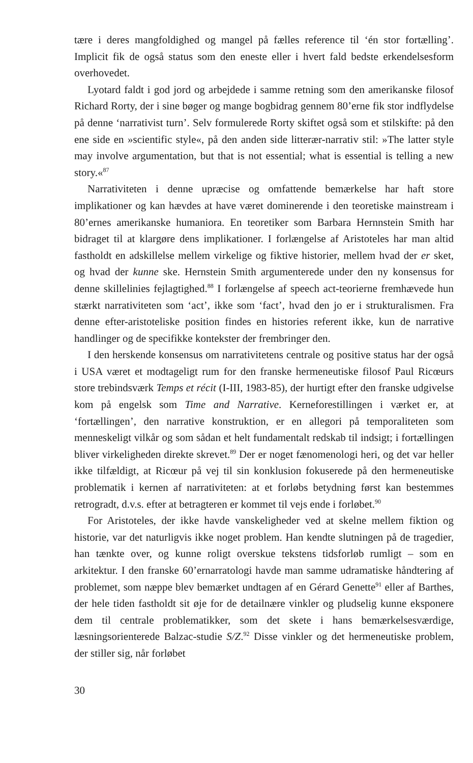tære i deres mangfoldighed og mangel på fælles reference til ‘én stor fortælling’. Implicit fik de også status som den eneste eller i hvert fald bedste erkendelsesform overhovedet.
Lyotard faldt i god jord og arbejdede i samme retning som den amerikanske filosof Richard Rorty, der i sine bøger og mange bogbidrag gennem 80’erne fik stor indflydelse på denne ‘narrativist turn’. Selv formulerede Rorty skiftet også som et stilskifte: på den ene side en »scientific style«, på den anden side litterær-narrativ stil: »The latter style may involve argumentation, but that is not essential; what is essential is telling a new story.«<sup>87</sup>
Narrativiteten i denne upræcise og omfattende bemærkelse har haft store implikationer og kan hævdes at have været dominerende i den teoretiske mainstream i 80’ernes amerikanske humaniora. En teoretiker som Barbara Hernnstein Smith har bidraget til at klargøre dens implikationer. I forlængelse af Aristoteles har man altid fastholdt en adskillelse mellem virkelige og fiktive historier, mellem hvad der er sket, og hvad der kunne ske. Hernstein Smith argumenterede under den ny konsensus for denne skillelinies fejlagtighed.<sup>88</sup> I forlængelse af speech act-teorierne fremhævede hun stærkt narrativiteten som ‘act’, ikke som ‘fact’, hvad den jo er i strukturalismen. Fra denne efter-aristoteliske position findes en histories referent ikke, kun de narrative handlinger og de specifikke kontekster der frembringer den.
I den herskende konsensus om narrativitetens centrale og positive status har der også i USA været et modtageligt rum for den franske hermeneutiske filosof Paul Ricœurs store trebindsværk Temps et récit (I-III, 1983-85), der hurtigt efter den franske udgivelse kom på engelsk som Time and Narrative. Kerneforestillingen i værket er, at ‘fortællingen’, den narrative konstruktion, er en allegori på temporaliteten som menneskeligt vilkår og som sådan et helt fundamentalt redskab til indsigt; i fortællingen bliver virkeligheden direkte skrevet.<sup>89</sup> Der er noget fænomenologi heri, og det var heller ikke tilfældigt, at Ricœur på vej til sin konklusion fokuserede på den hermeneutiske problematik i kernen af narrativiteten: at et forløbs betydning først kan bestemmes retrogradt, d.v.s. efter at betragteren er kommet til vejs ende i forløbet.<sup>90</sup>
For Aristoteles, der ikke havde vanskeligheder ved at skelne mellem fiktion og historie, var det naturligvis ikke noget problem. Han kendte slutningen på de tragedier, han tænkte over, og kunne roligt overskue tekstens tidsforløb rumligt – som en arkitektur. I den franske 60’ernarratologi havde man samme udramatiske håndtering af problemet, som næppe blev bemærket undtagen af en Gérard Genette<sup>91</sup> eller af Barthes, der hele tiden fastholdt sit øje for de detailnære vinkler og pludselig kunne eksponere dem til centrale problematikker, som det skete i hans bemærkelsesværdige, læsningsorienterede Balzac-studie S/Z.<sup>92</sup> Disse vinkler og det hermeneutiske problem, der stiller sig, når forløbet
30